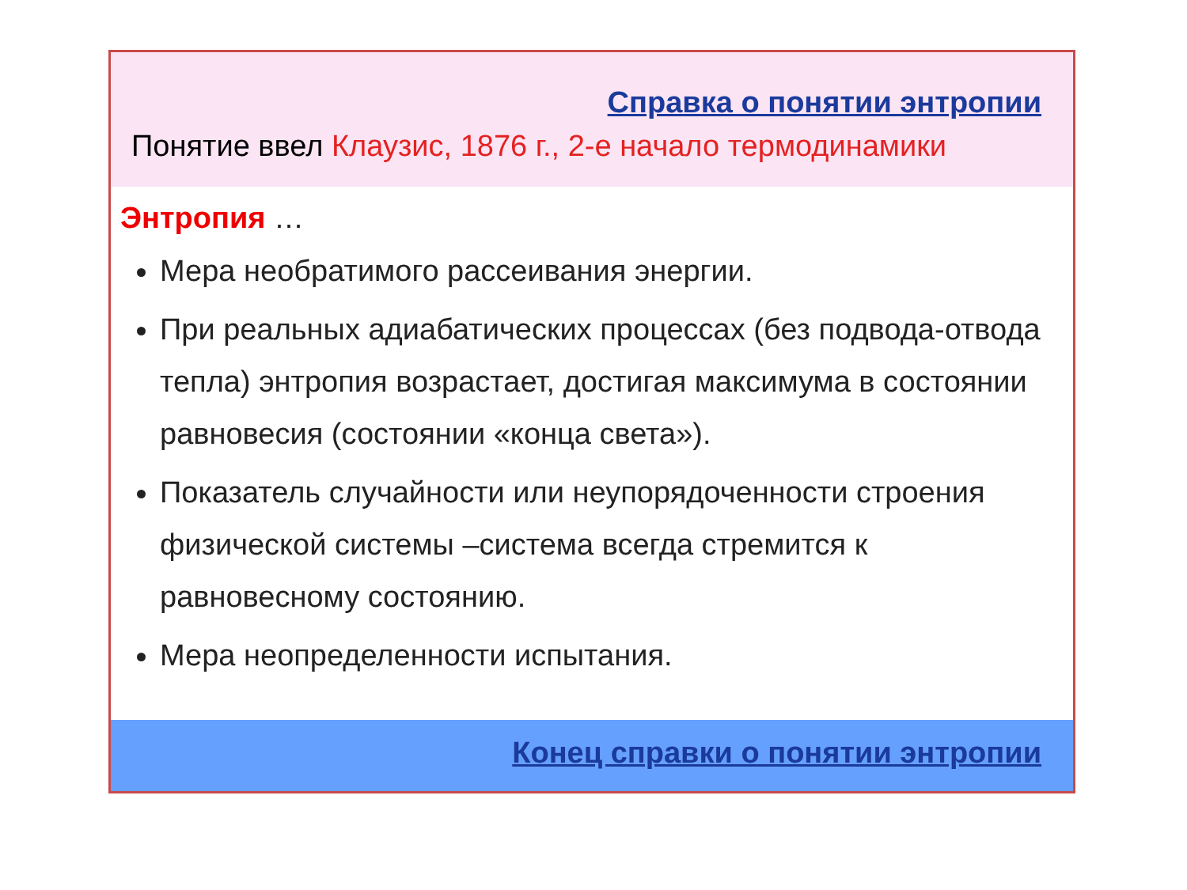Справка о понятии энтропии
Понятие ввел Клаузис, 1876 г., 2-е начало термодинамики
Энтропия …
Мера необратимого рассеивания энергии.
При реальных адиабатических процессах (без подвода-отвода тепла) энтропия возрастает, достигая максимума в состоянии равновесия (состоянии «конца света»).
Показатель случайности или неупорядоченности строения физической системы –система всегда стремится к равновесному состоянию.
Мера неопределенности испытания.
Конец справки о понятии энтропии